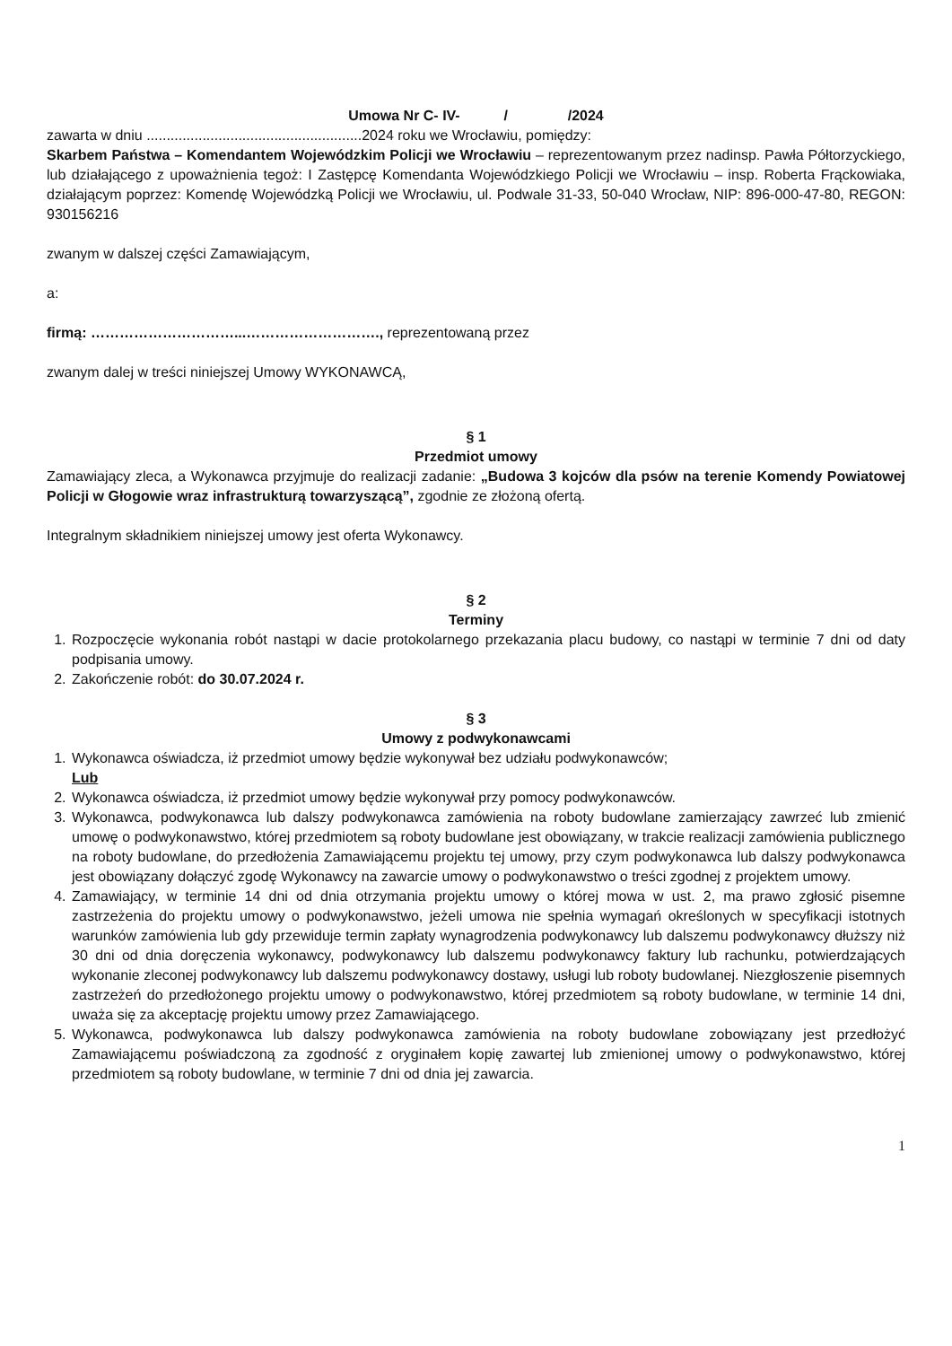Umowa Nr C- IV- / /2024
zawarta w dniu ......................................................2024 roku we Wrocławiu, pomiędzy:
Skarbem Państwa – Komendantem Wojewódzkim Policji we Wrocławiu – reprezentowanym przez nadinsp. Pawła Półtorzyckiego, lub działającego z upoważnienia tegoż: I Zastępcę Komendanta Wojewódzkiego Policji we Wrocławiu – insp. Roberta Frąckowiaka, działającym poprzez: Komendę Wojewódzką Policji we Wrocławiu, ul. Podwale 31-33, 50-040 Wrocław, NIP: 896-000-47-80, REGON: 930156216
zwanym w dalszej części Zamawiającym,
a:
firmą: …………………………...………………………., reprezentowaną przez
zwanym dalej w treści niniejszej Umowy WYKONAWCĄ,
§ 1
Przedmiot umowy
Zamawiający zleca, a Wykonawca przyjmuje do realizacji zadanie: „Budowa 3 kojców dla psów na terenie Komendy Powiatowej Policji w Głogowie wraz infrastrukturą towarzyszącą”, zgodnie ze złożoną ofertą.
Integralnym składnikiem niniejszej umowy jest oferta Wykonawcy.
§ 2
Terminy
1. Rozpoczęcie wykonania robót nastąpi w dacie protokolarnego przekazania placu budowy, co nastąpi w terminie 7 dni od daty podpisania umowy.
2. Zakończenie robót: do 30.07.2024 r.
§ 3
Umowy z podwykonawcami
1. Wykonawca oświadcza, iż przedmiot umowy będzie wykonywał bez udziału podwykonawców;
Lub
2. Wykonawca oświadcza, iż przedmiot umowy będzie wykonywał przy pomocy podwykonawców.
3. Wykonawca, podwykonawca lub dalszy podwykonawca zamówienia na roboty budowlane zamierzający zawrzeć lub zmienić umowę o podwykonawstwo, której przedmiotem są roboty budowlane jest obowiązany, w trakcie realizacji zamówienia publicznego na roboty budowlane, do przedłożenia Zamawiającemu projektu tej umowy, przy czym podwykonawca lub dalszy podwykonawca jest obowiązany dołączyć zgodę Wykonawcy na zawarcie umowy o podwykonawstwo o treści zgodnej z projektem umowy.
4. Zamawiający, w terminie 14 dni od dnia otrzymania projektu umowy o której mowa w ust. 2, ma prawo zgłosić pisemne zastrzeżenia do projektu umowy o podwykonawstwo, jeżeli umowa nie spełnia wymagań określonych w specyfikacji istotnych warunków zamówienia lub gdy przewiduje termin zapłaty wynagrodzenia podwykonawcy lub dalszemu podwykonawcy dłuższy niż 30 dni od dnia doręczenia wykonawcy, podwykonawcy lub dalszemu podwykonawcy faktury lub rachunku, potwierdzających wykonanie zleconej podwykonawcy lub dalszemu podwykonawcy dostawy, usługi lub roboty budowlanej. Niezgłoszenie pisemnych zastrzeżeń do przedłożonego projektu umowy o podwykonawstwo, której przedmiotem są roboty budowlane, w terminie 14 dni, uważa się za akceptację projektu umowy przez Zamawiającego.
5. Wykonawca, podwykonawca lub dalszy podwykonawca zamówienia na roboty budowlane zobowiązany jest przedłożyć Zamawiającemu poświadczoną za zgodność z oryginałem kopię zawartej lub zmienionej umowy o podwykonawstwo, której przedmiotem są roboty budowlane, w terminie 7 dni od dnia jej zawarcia.
1